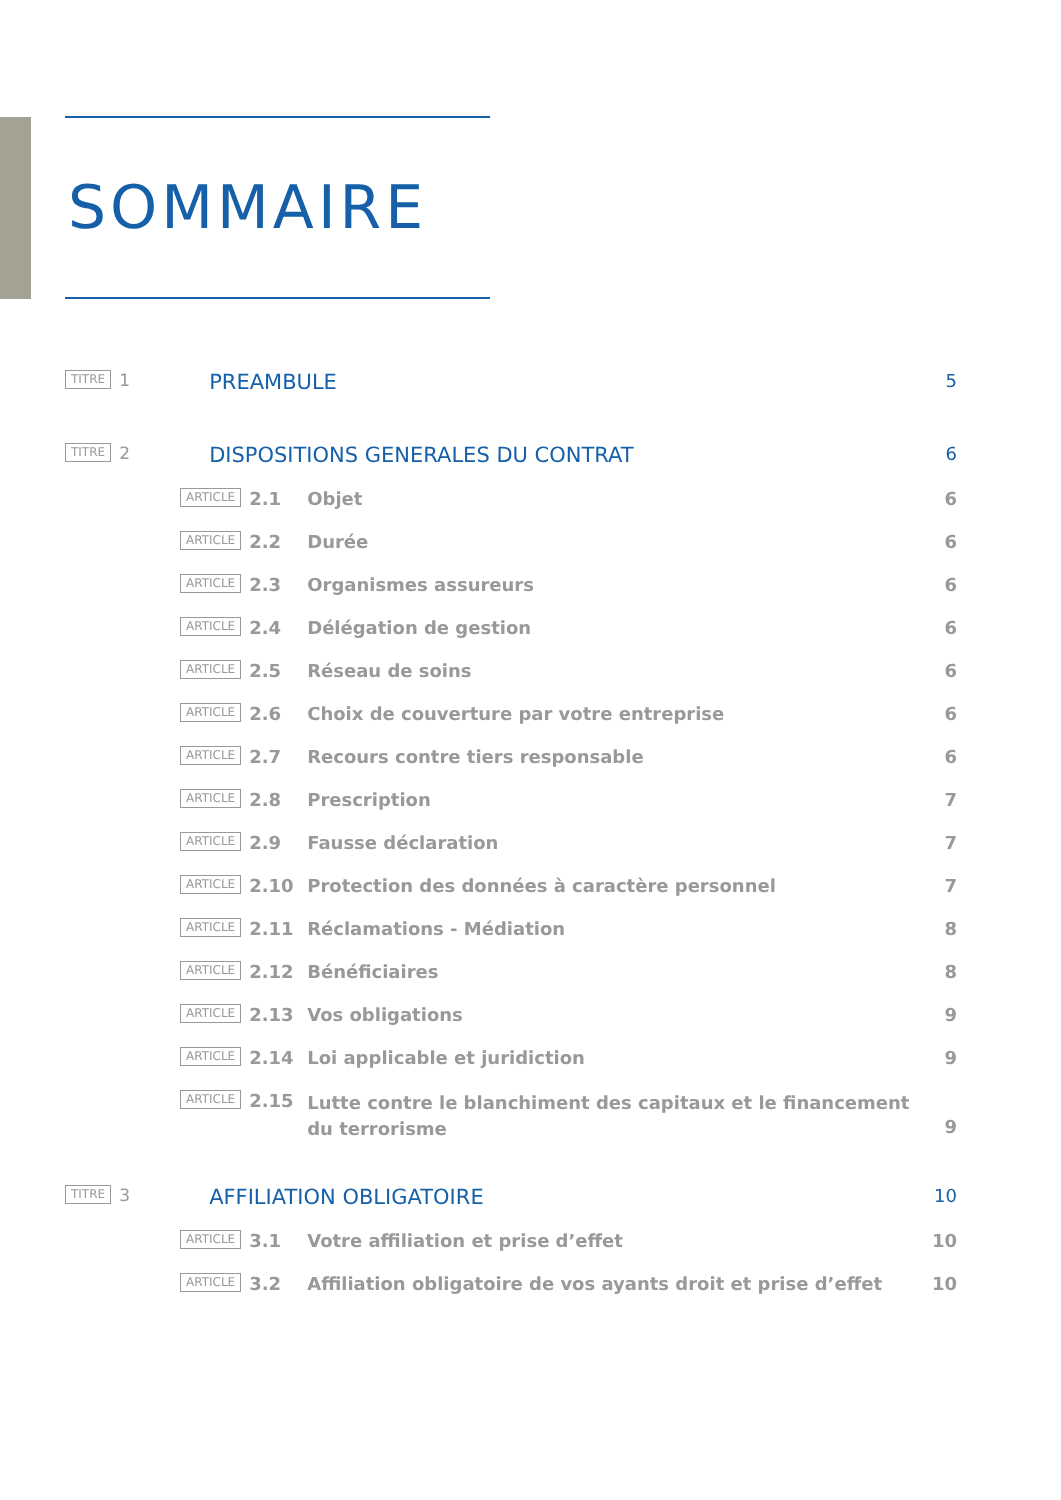SOMMAIRE
TITRE 1 PREAMBULE 5
TITRE 2 DISPOSITIONS GENERALES DU CONTRAT 6
ARTICLE 2.1 Objet 6
ARTICLE 2.2 Durée 6
ARTICLE 2.3 Organismes assureurs 6
ARTICLE 2.4 Délégation de gestion 6
ARTICLE 2.5 Réseau de soins 6
ARTICLE 2.6 Choix de couverture par votre entreprise 6
ARTICLE 2.7 Recours contre tiers responsable 6
ARTICLE 2.8 Prescription 7
ARTICLE 2.9 Fausse déclaration 7
ARTICLE 2.10 Protection des données à caractère personnel 7
ARTICLE 2.11 Réclamations - Médiation 8
ARTICLE 2.12 Bénéficiaires 8
ARTICLE 2.13 Vos obligations 9
ARTICLE 2.14 Loi applicable et juridiction 9
ARTICLE 2.15 Lutte contre le blanchiment des capitaux et le financement
du terrorisme 9
TITRE 3 AFFILIATION OBLIGATOIRE 10
ARTICLE 3.1 Votre affiliation et prise d’effet 10
ARTICLE 3.2 Affiliation obligatoire de vos ayants droit et prise d’effet 10